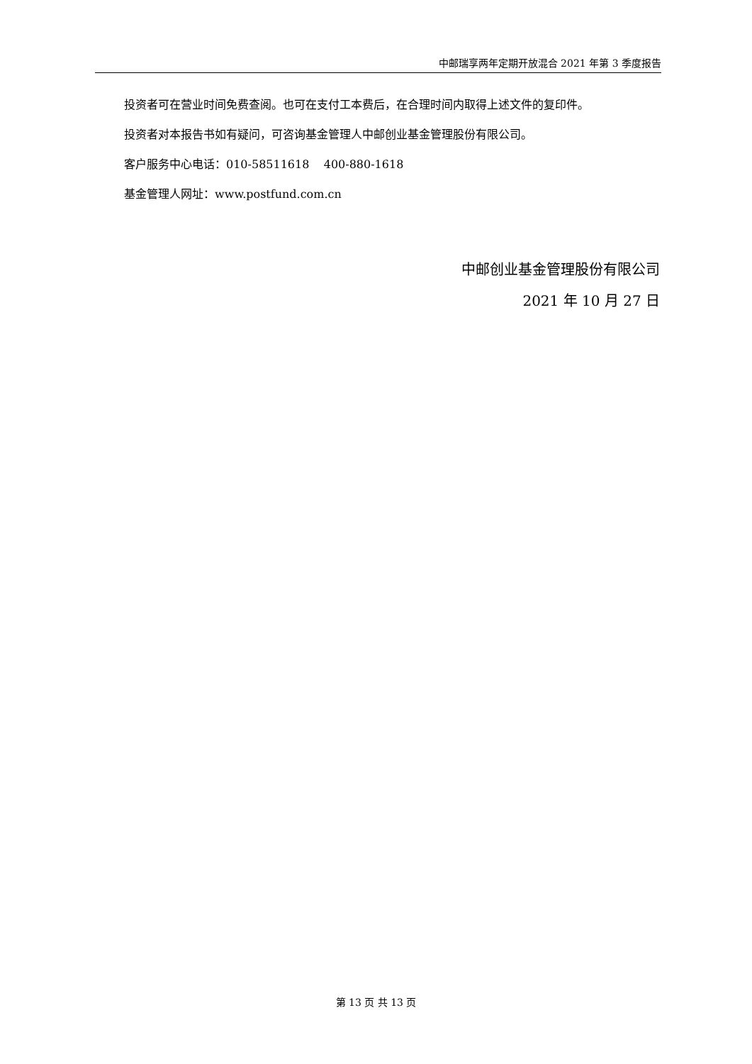中邮瑞享两年定期开放混合 2021 年第 3 季度报告
投资者可在营业时间免费查阅。也可在支付工本费后，在合理时间内取得上述文件的复印件。
投资者对本报告书如有疑问，可咨询基金管理人中邮创业基金管理股份有限公司。
客户服务中心电话：010-58511618 400-880-1618
基金管理人网址：www.postfund.com.cn
中邮创业基金管理股份有限公司
2021 年 10 月 27 日
第 13 页 共 13 页